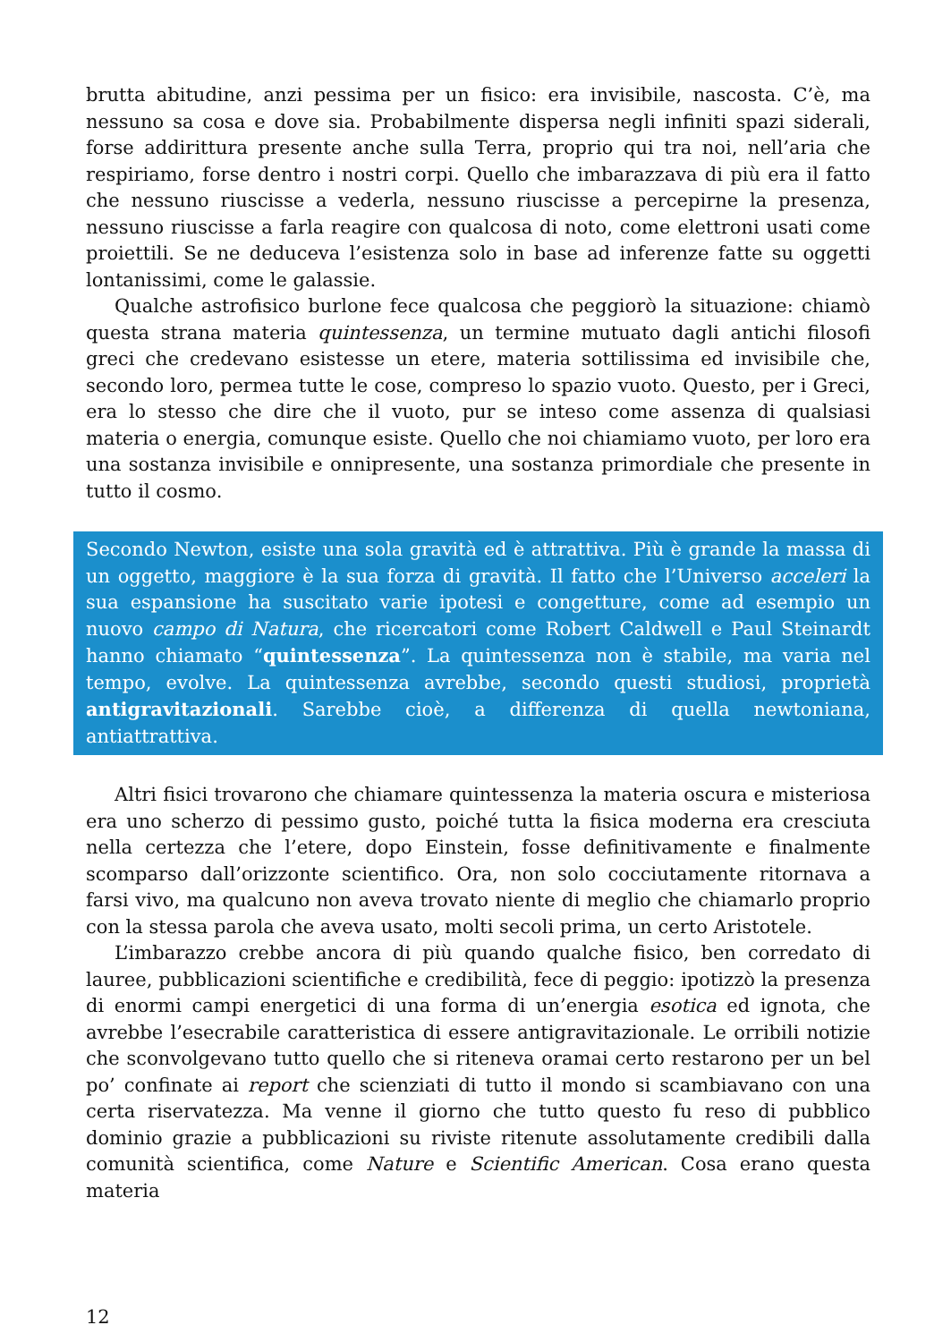brutta abitudine, anzi pessima per un fisico: era invisibile, nascosta. C’è, ma nessuno sa cosa e dove sia. Probabilmente dispersa negli infiniti spazi siderali, forse addirittura presente anche sulla Terra, proprio qui tra noi, nell’aria che respiriamo, forse dentro i nostri corpi. Quello che imbarazzava di più era il fatto che nessuno riuscisse a vederla, nessuno riuscisse a percepirne la presenza, nessuno riuscisse a farla reagire con qualcosa di noto, come elettroni usati come proiettili. Se ne deduceva l’esistenza solo in base ad inferenze fatte su oggetti lontanissimi, come le galassie.
Qualche astrofisico burlone fece qualcosa che peggiorò la situazione: chiamò questa strana materia quintessenza, un termine mutuato dagli antichi filosofi greci che credevano esistesse un etere, materia sottilissima ed invisibile che, secondo loro, permea tutte le cose, compreso lo spazio vuoto. Questo, per i Greci, era lo stesso che dire che il vuoto, pur se inteso come assenza di qualsiasi materia o energia, comunque esiste. Quello che noi chiamiamo vuoto, per loro era una sostanza invisibile e onnipresente, una sostanza primordiale che presente in tutto il cosmo.
Secondo Newton, esiste una sola gravità ed è attrattiva. Più è grande la massa di un oggetto, maggiore è la sua forza di gravità. Il fatto che l’Universo acceleri la sua espansione ha suscitato varie ipotesi e congetture, come ad esempio un nuovo campo di Natura, che ricercatori come Robert Caldwell e Paul Steinardt hanno chiamato “quintessenza”. La quintessenza non è stabile, ma varia nel tempo, evolve. La quintessenza avrebbe, secondo questi studiosi, proprietà antigravitazionali. Sarebbe cioè, a differenza di quella newtoniana, antiattrattiva.
Altri fisici trovarono che chiamare quintessenza la materia oscura e misteriosa era uno scherzo di pessimo gusto, poiché tutta la fisica moderna era cresciuta nella certezza che l’etere, dopo Einstein, fosse definitivamente e finalmente scomparso dall’orizzonte scientifico. Ora, non solo cocciutamente ritornava a farsi vivo, ma qualcuno non aveva trovato niente di meglio che chiamarlo proprio con la stessa parola che aveva usato, molti secoli prima, un certo Aristotele.
L’imbarazzo crebbe ancora di più quando qualche fisico, ben corredato di lauree, pubblicazioni scientifiche e credibilità, fece di peggio: ipotizzò la presenza di enormi campi energetici di una forma di un’energia esotica ed ignota, che avrebbe l’esecrabile caratteristica di essere antigravitazionale. Le orribili notizie che sconvolgevano tutto quello che si riteneva oramai certo restarono per un bel po’ confinate ai report che scienziati di tutto il mondo si scambiavano con una certa riservatezza. Ma venne il giorno che tutto questo fu reso di pubblico dominio grazie a pubblicazioni su riviste ritenute assolutamente credibili dalla comunità scientifica, come Nature e Scientific American. Cosa erano questa materia
12